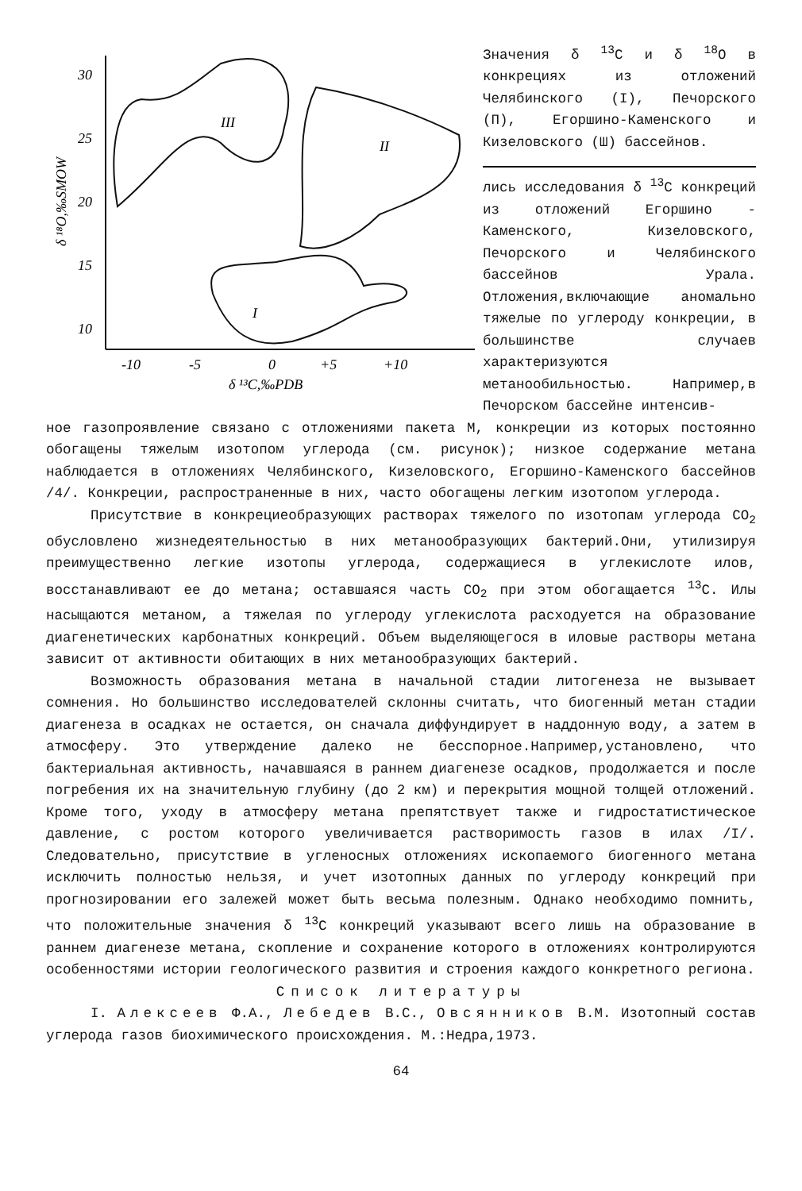30
25
20
15
10
-10
-5
0
+5
+10
δ ¹³C,‰PDB
δ ¹⁸O,‰SMOW
III
II
I
Значения δ <sup>13</sup>С и δ <sup>18</sup>O в конкрециях из отложений Челябинского (I), Печорского (П), Егоршино-Каменского и Кизеловского (Ш) бассейнов.
лись исследования δ <sup>13</sup>С конкреций из отложений Егоршино - Каменского, Кизеловского, Печорского и Челябинского бассейнов Урала. Отложения,включающие аномально тяжелые по углероду конкреции, в большинстве случаев характеризуются метанообильностью. Например,в Печорском бассейне интенсив-
ное газопроявление связано с отложениями пакета М, конкреции из которых постоянно обогащены тяжелым изотопом углерода (см. рисунок); низкое содержание метана наблюдается в отложениях Челябинского, Кизеловского, Егоршино-Каменского бассейнов /4/. Конкреции, распространенные в них, часто обогащены легким изотопом углерода.
Присутствие в конкрециеобразующих растворах тяжелого по изотопам углерода СО<sub>2</sub> обусловлено жизнедеятельностью в них метанообразующих бактерий.Они, утилизируя преимущественно легкие изотопы углерода, содержащиеся в углекислоте илов, восстанавливают ее до метана; оставшаяся часть СО<sub>2</sub> при этом обогащается <sup>13</sup>С. Илы насыщаются метаном, а тяжелая по углероду углекислота расходуется на образование диагенетических карбонатных конкреций. Объем выделяющегося в иловые растворы метана зависит от активности обитающих в них метанообразующих бактерий.
Возможность образования метана в начальной стадии литогенеза не вызывает сомнения. Но большинство исследователей склонны считать, что биогенный метан стадии диагенеза в осадках не остается, он сначала диффундирует в наддонную воду, а затем в атмосферу. Это утверждение далеко не бесспорное.Например,установлено, что бактериальная активность, начавшаяся в раннем диагенезе осадков, продолжается и после погребения их на значительную глубину (до 2 км) и перекрытия мощной толщей отложений. Кроме того, уходу в атмосферу метана препятствует также и гидростатистическое давление, с ростом которого увеличивается растворимость газов в илах /I/. Следовательно, присутствие в угленосных отложениях ископаемого биогенного метана исключить полностью нельзя, и учет изотопных данных по углероду конкреций при прогнозировании его залежей может быть весьма полезным. Однако необходимо помнить, что положительные значения δ <sup>13</sup>С конкреций указывают всего лишь на образование в раннем диагенезе метана, скопление и сохранение которого в отложениях контролируются особенностями истории геологического развития и строения каждого конкретного региона.
Список литературы
I. Алексеев Ф.А., Лебедев В.С., Овсянников В.М. Изотопный состав углерода газов биохимического происхождения. М.:Недра,1973.
64